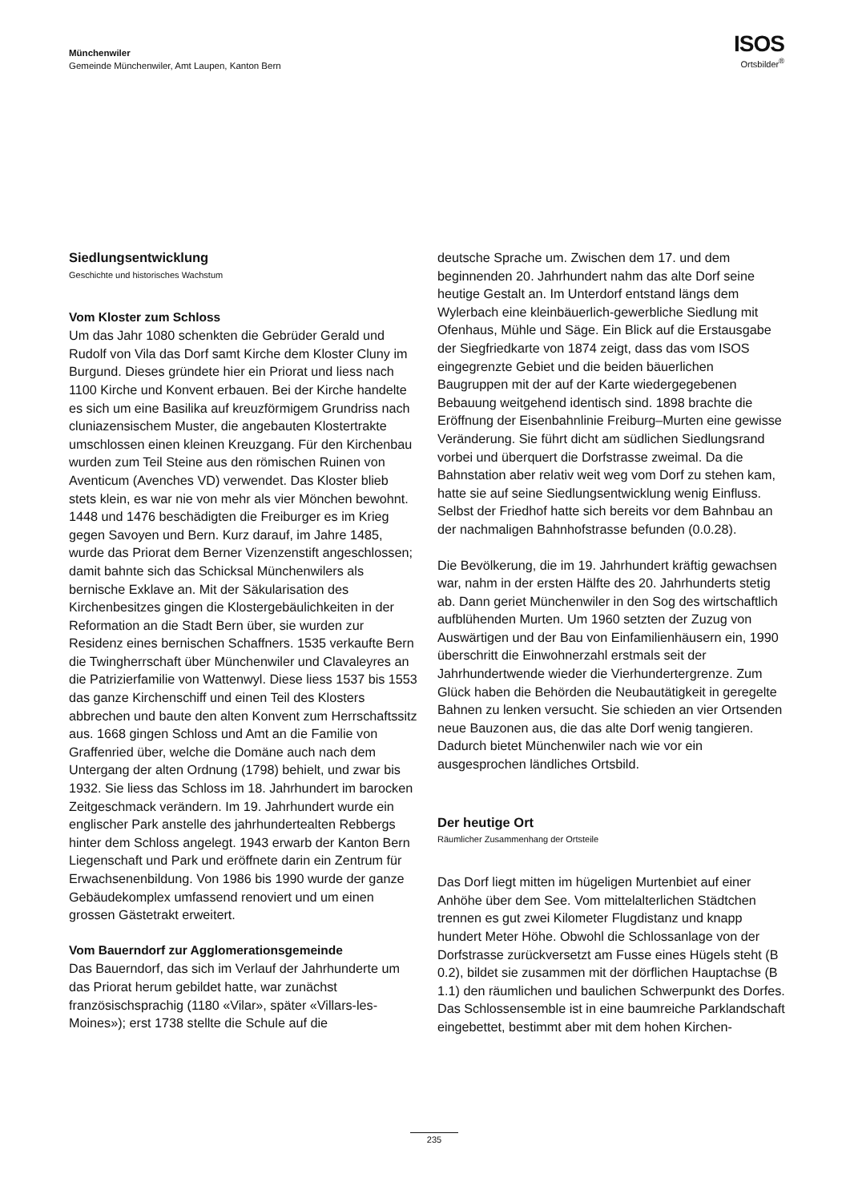Münchenwiler
Gemeinde Münchenwiler, Amt Laupen, Kanton Bern
ISOS
Ortsbilder<sup>®</sup>
Siedlungsentwicklung
Geschichte und historisches Wachstum
Vom Kloster zum Schloss
Um das Jahr 1080 schenkten die Gebrüder Gerald und Rudolf von Vila das Dorf samt Kirche dem Kloster Cluny im Burgund. Dieses gründete hier ein Priorat und liess nach 1100 Kirche und Konvent erbauen. Bei der Kirche handelte es sich um eine Basilika auf kreuzförmigem Grundriss nach cluniazensischem Muster, die angebauten Klostertrakte umschlossen einen kleinen Kreuzgang. Für den Kirchenbau wurden zum Teil Steine aus den römischen Ruinen von Aventicum (Avenches VD) verwendet. Das Kloster blieb stets klein, es war nie von mehr als vier Mönchen bewohnt. 1448 und 1476 beschädigten die Freiburger es im Krieg gegen Savoyen und Bern. Kurz darauf, im Jahre 1485, wurde das Priorat dem Berner Vizenzenstift angeschlossen; damit bahnte sich das Schicksal Münchenwilers als bernische Exklave an. Mit der Säkularisation des Kirchenbesitzes gingen die Klostergebäulichkeiten in der Reformation an die Stadt Bern über, sie wurden zur Residenz eines bernischen Schaffners. 1535 verkaufte Bern die Twingherrschaft über Münchenwiler und Clavaleyres an die Patrizierfamilie von Wattenwyl. Diese liess 1537 bis 1553 das ganze Kirchenschiff und einen Teil des Klosters abbrechen und baute den alten Konvent zum Herrschaftssitz aus. 1668 gingen Schloss und Amt an die Familie von Graffenried über, welche die Domäne auch nach dem Untergang der alten Ordnung (1798) behielt, und zwar bis 1932. Sie liess das Schloss im 18. Jahrhundert im barocken Zeitgeschmack verändern. Im 19. Jahrhundert wurde ein englischer Park anstelle des jahrhundertealten Rebbergs hinter dem Schloss angelegt. 1943 erwarb der Kanton Bern Liegenschaft und Park und eröffnete darin ein Zentrum für Erwachsenenbildung. Von 1986 bis 1990 wurde der ganze Gebäudekomplex umfassend renoviert und um einen grossen Gästetrakt erweitert.
Vom Bauerndorf zur Agglomerationsgemeinde
Das Bauerndorf, das sich im Verlauf der Jahrhunderte um das Priorat herum gebildet hatte, war zunächst französischsprachig (1180 «Vilar», später «Villars-les-Moines»); erst 1738 stellte die Schule auf die
deutsche Sprache um. Zwischen dem 17. und dem beginnenden 20. Jahrhundert nahm das alte Dorf seine heutige Gestalt an. Im Unterdorf entstand längs dem Wylerbach eine kleinbäuerlich-gewerbliche Siedlung mit Ofenhaus, Mühle und Säge. Ein Blick auf die Erstausgabe der Siegfriedkarte von 1874 zeigt, dass das vom ISOS eingegrenzte Gebiet und die beiden bäuerlichen Baugruppen mit der auf der Karte wiedergegebenen Bebauung weitgehend identisch sind. 1898 brachte die Eröffnung der Eisenbahnlinie Freiburg–Murten eine gewisse Veränderung. Sie führt dicht am südlichen Siedlungsrand vorbei und überquert die Dorfstrasse zweimal. Da die Bahnstation aber relativ weit weg vom Dorf zu stehen kam, hatte sie auf seine Siedlungsentwicklung wenig Einfluss. Selbst der Friedhof hatte sich bereits vor dem Bahnbau an der nachmaligen Bahnhofstrasse befunden (0.0.28).
Die Bevölkerung, die im 19. Jahrhundert kräftig gewachsen war, nahm in der ersten Hälfte des 20. Jahrhunderts stetig ab. Dann geriet Münchenwiler in den Sog des wirtschaftlich aufblühenden Murten. Um 1960 setzten der Zuzug von Auswärtigen und der Bau von Einfamilienhäusern ein, 1990 überschritt die Einwohnerzahl erstmals seit der Jahrhundertwende wieder die Vierhundertergrenze. Zum Glück haben die Behörden die Neubautätigkeit in geregelte Bahnen zu lenken versucht. Sie schieden an vier Ortsenden neue Bauzonen aus, die das alte Dorf wenig tangieren. Dadurch bietet Münchenwiler nach wie vor ein ausgesprochen ländliches Ortsbild.
Der heutige Ort
Räumlicher Zusammenhang der Ortsteile
Das Dorf liegt mitten im hügeligen Murtenbiet auf einer Anhöhe über dem See. Vom mittelalterlichen Städtchen trennen es gut zwei Kilometer Flugdistanz und knapp hundert Meter Höhe. Obwohl die Schlossanlage von der Dorfstrasse zurückversetzt am Fusse eines Hügels steht (B 0.2), bildet sie zusammen mit der dörflichen Hauptachse (B 1.1) den räumlichen und baulichen Schwerpunkt des Dorfes. Das Schlossensemble ist in eine baumreiche Parklandschaft eingebettet, bestimmt aber mit dem hohen Kirchen-
235